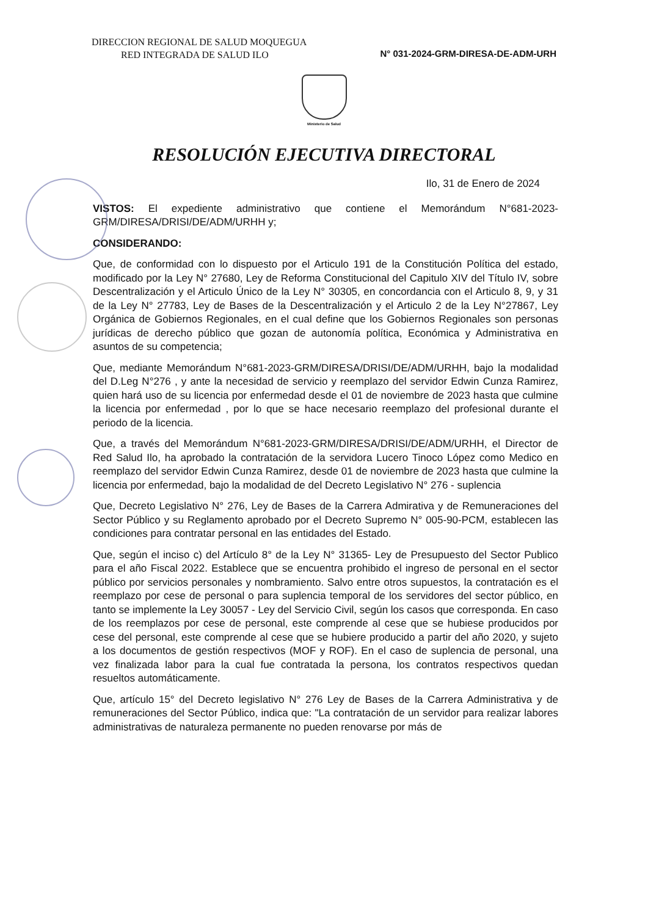DIRECCION REGIONAL DE SALUD MOQUEGUA
RED INTEGRADA DE SALUD ILO
N° 031-2024-GRM-DIRESA-DE-ADM-URH
Ministerio de Salud
RESOLUCIÓN EJECUTIVA DIRECTORAL
Ilo, 31 de Enero de 2024
VISTOS: El expediente administrativo que contiene el Memorándum N°681-2023-GRM/DIRESA/DRISI/DE/ADM/URHH y;
CONSIDERANDO:
Que, de conformidad con lo dispuesto por el Articulo 191 de la Constitución Política del estado, modificado por la Ley N° 27680, Ley de Reforma Constitucional del Capitulo XIV del Título IV, sobre Descentralización y el Articulo Único de la Ley N° 30305, en concordancia con el Articulo 8, 9, y 31 de la Ley N° 27783, Ley de Bases de la Descentralización y el Articulo 2 de la Ley N°27867, Ley Orgánica de Gobiernos Regionales, en el cual define que los Gobiernos Regionales son personas jurídicas de derecho público que gozan de autonomía política, Económica y Administrativa en asuntos de su competencia;
Que, mediante Memorándum N°681-2023-GRM/DIRESA/DRISI/DE/ADM/URHH, bajo la modalidad del D.Leg N°276 , y ante la necesidad de servicio y reemplazo del servidor Edwin Cunza Ramirez, quien hará uso de su licencia por enfermedad desde el 01 de noviembre de 2023 hasta que culmine la licencia por enfermedad , por lo que se hace necesario reemplazo del profesional durante el periodo de la licencia.
Que, a través del Memorándum N°681-2023-GRM/DIRESA/DRISI/DE/ADM/URHH, el Director de Red Salud Ilo, ha aprobado la contratación de la servidora Lucero Tinoco López como Medico en reemplazo del servidor Edwin Cunza Ramirez, desde 01 de noviembre de 2023 hasta que culmine la licencia por enfermedad, bajo la modalidad de del Decreto Legislativo N° 276 - suplencia
Que, Decreto Legislativo N° 276, Ley de Bases de la Carrera Admirativa y de Remuneraciones del Sector Público y su Reglamento aprobado por el Decreto Supremo N° 005-90-PCM, establecen las condiciones para contratar personal en las entidades del Estado.
Que, según el inciso c) del Artículo 8° de la Ley N° 31365- Ley de Presupuesto del Sector Publico para el año Fiscal 2022. Establece que se encuentra prohibido el ingreso de personal en el sector público por servicios personales y nombramiento. Salvo entre otros supuestos, la contratación es el reemplazo por cese de personal o para suplencia temporal de los servidores del sector público, en tanto se implemente la Ley 30057 - Ley del Servicio Civil, según los casos que corresponda. En caso de los reemplazos por cese de personal, este comprende al cese que se hubiese producidos por cese del personal, este comprende al cese que se hubiere producido a partir del año 2020, y sujeto a los documentos de gestión respectivos (MOF y ROF). En el caso de suplencia de personal, una vez finalizada labor para la cual fue contratada la persona, los contratos respectivos quedan resueltos automáticamente.
Que, artículo 15° del Decreto legislativo N° 276 Ley de Bases de la Carrera Administrativa y de remuneraciones del Sector Público, indica que: "La contratación de un servidor para realizar labores administrativas de naturaleza permanente no pueden renovarse por más de